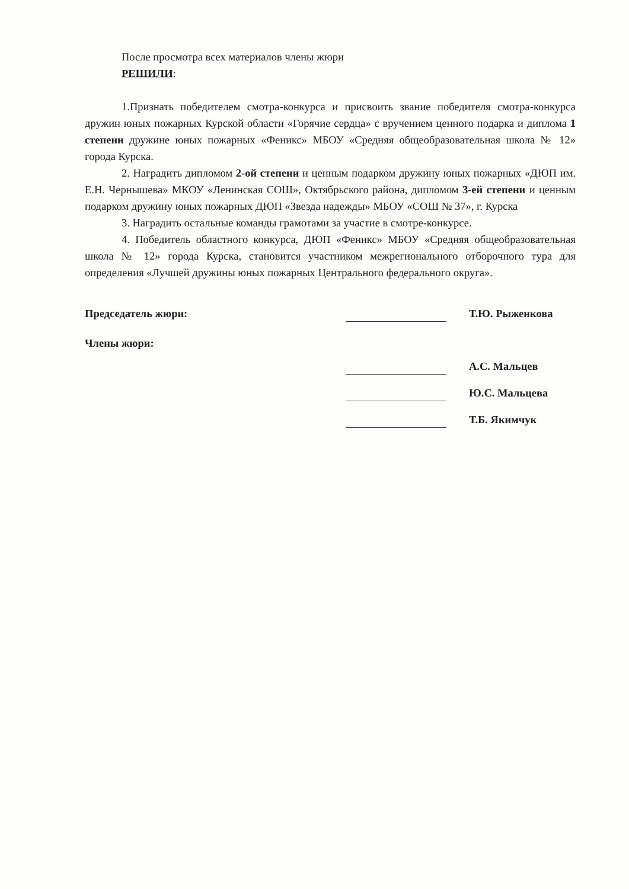После просмотра всех материалов члены жюри
РЕШИЛИ:
1.Признать победителем смотра-конкурса и присвоить звание победителя смотра-конкурса дружин юных пожарных Курской области «Горячие сердца» с вручением ценного подарка и диплома 1 степени дружине юных пожарных «Феникс» МБОУ «Средняя общеобразовательная школа № 12» города Курска.
2. Наградить дипломом 2-ой степени и ценным подарком дружину юных пожарных «ДЮП им. Е.Н. Чернышева» МКОУ «Ленинская СОШ», Октябрьского района, дипломом 3-ей степени и ценным подарком дружину юных пожарных ДЮП «Звезда надежды» МБОУ «СОШ № 37», г. Курска
3. Наградить остальные команды грамотами за участие в смотре-конкурсе.
4. Победитель областного конкурса, ДЮП «Феникс» МБОУ «Средняя общеобразовательная школа № 12» города Курска, становится участником межрегионального отборочного тура для определения «Лучшей дружины юных пожарных Центрального федерального округа».
Председатель жюри:
Т.Ю. Рыженкова
Члены жюри:
А.С. Мальцев
Ю.С. Мальцева
Т.Б. Якимчук